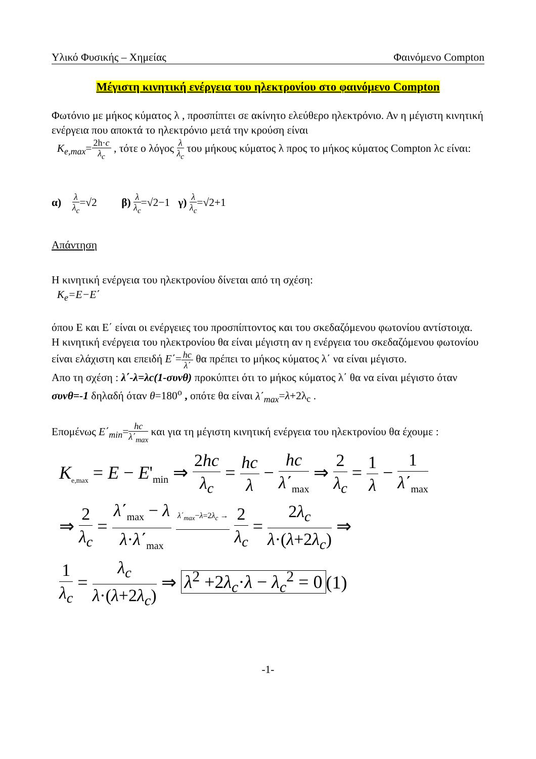Υλικό Φυσικής – Χημείας Φαινόμενο Compton
Μέγιστη κινητική ενέργεια του ηλεκτρονίου στο φαινόμενο Compton
Φωτόνιο με μήκος κύματος λ , προσπίπτει σε ακίνητο ελεύθερο ηλεκτρόνιο. Αν η μέγιστη κινητική ενέργεια που αποκτά το ηλεκτρόνιο μετά την κρούση είναι
K<sub>e,max</sub>=2h·c λ<sub>c</sub> , τότε ο λόγος λ λ<sub>c</sub> του μήκους κύματος λ προς το μήκος κύματος Compton λc είναι:
α) λ λ<sub>c</sub>=√2 β) λ λ<sub>c</sub>=√2−1 γ) λ λ<sub>c</sub>=√2+1
Απάντηση
Η κινητική ενέργεια του ηλεκτρονίου δίνεται από τη σχέση:
K<sub>e</sub>=E−E΄
όπου Ε και Ε΄ είναι οι ενέργειες του προσπίπτοντος και του σκεδαζόμενου φωτονίου αντίστοιχα.
Η κινητική ενέργεια του ηλεκτρονίου θα είναι μέγιστη αν η ενέργεια του σκεδαζόμενου φωτονίου είναι ελάχιστη και επειδή E΄=hc λ΄ θα πρέπει το μήκος κύματος λ΄ να είναι μέγιστο.
Απο τη σχέση : λ΄-λ=λc(1-συνθ) προκύπτει ότι το μήκος κύματος λ΄ θα να είναι μέγιστο όταν συνθ=-1 δηλαδή όταν θ=180<sup>o</sup> , οπότε θα είναι λ΄<sub>max</sub>=λ+2λ<sub>c</sub> .
Επομένως E΄<sub>min</sub>=hc λ΄<sub>max</sub> και για τη μέγιστη κινητική ενέργεια του ηλεκτρονίου θα έχουμε :
K<sub>e,max</sub> = E − E'<sub>min</sub> ⇒ 2hc λ<sub>c</sub> = hc λ − hc λ΄<sub>max</sub> ⇒ 2 λ<sub>c</sub> = 1 λ − 1 λ΄<sub>max</sub>
⇒ 2 λ<sub>c</sub> = λ΄<sub>max</sub> − λ λ·λ΄<sub>max</sub> λ΄<sub>max</sub>−λ=2λ<sub>c</sub> → 2 λ<sub>c</sub> = 2λ<sub>c</sub> λ·(λ+2λ<sub>c</sub>) ⇒
1 λ<sub>c</sub> = λ<sub>c</sub> λ·(λ+2λ<sub>c</sub>) ⇒ λ<sup>2</sup> +2λ<sub>c</sub>·λ − λ<sub>c</sub><sup>2</sup> = 0 (1)
-1-